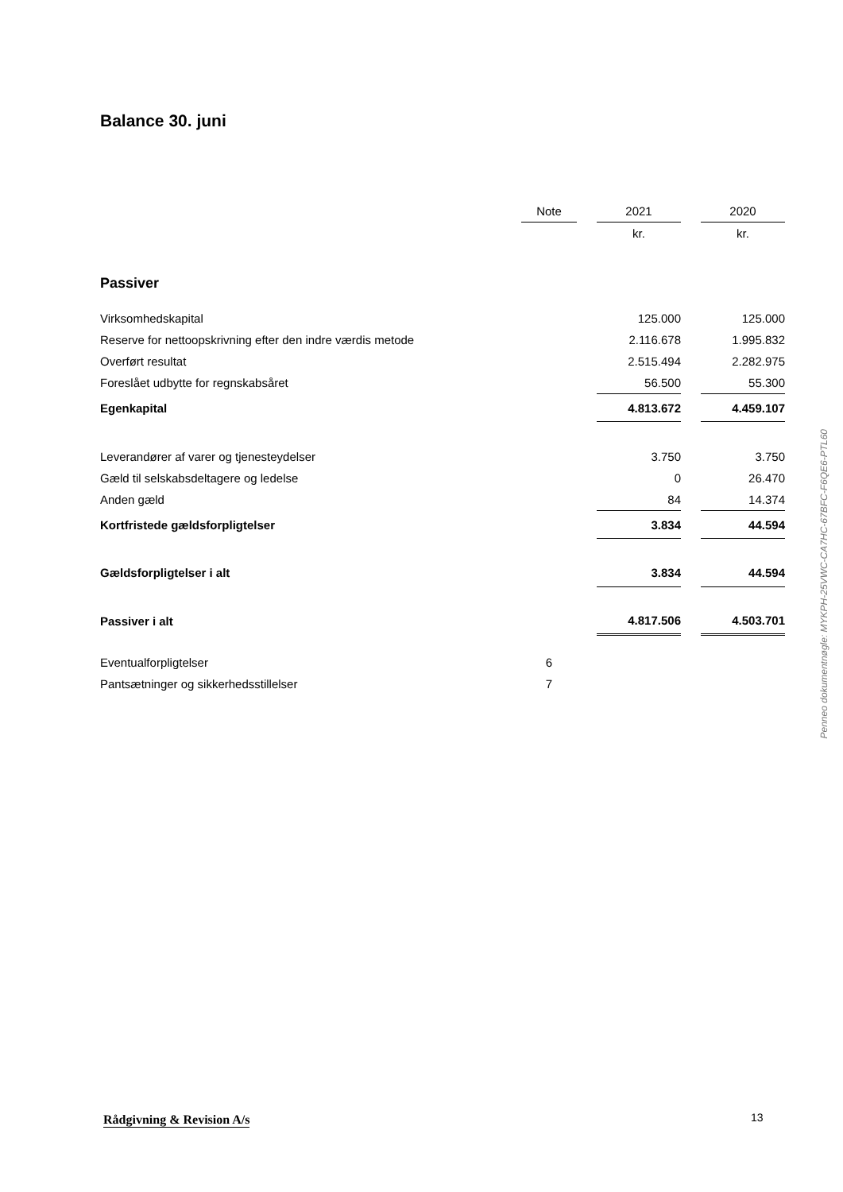Balance 30. juni
| | Note | | 2021 | | 2020 |
| --- | --- | --- | --- | --- | --- |
| | | | kr. | | kr. |
| Passiver | | | | | |
| Virksomhedskapital | | | 125.000 | | 125.000 |
| Reserve for nettoopskrivning efter den indre værdis metode | | | 2.116.678 | | 1.995.832 |
| Overført resultat | | | 2.515.494 | | 2.282.975 |
| Foreslået udbytte for regnskabsåret | | | 56.500 | | 55.300 |
| Egenkapital | | | 4.813.672 | | 4.459.107 |
| Leverandører af varer og tjenesteydelser | | | 3.750 | | 3.750 |
| Gæld til selskabsdeltagere og ledelse | | | 0 | | 26.470 |
| Anden gæld | | | 84 | | 14.374 |
| Kortfristede gældsforpligtelser | | | 3.834 | | 44.594 |
| Gældsforpligtelser i alt | | | 3.834 | | 44.594 |
| Passiver i alt | | | 4.817.506 | | 4.503.701 |
| Eventualforpligtelser | 6 | | | | |
| Pantsætninger og sikkerhedsstillelser | 7 | | | | |
Penneo dokumentnøgle: MYKPH-25VWC-CA7HC-67BFC-F6QE6-PTL60
Rådgivning & Revision A/s 13